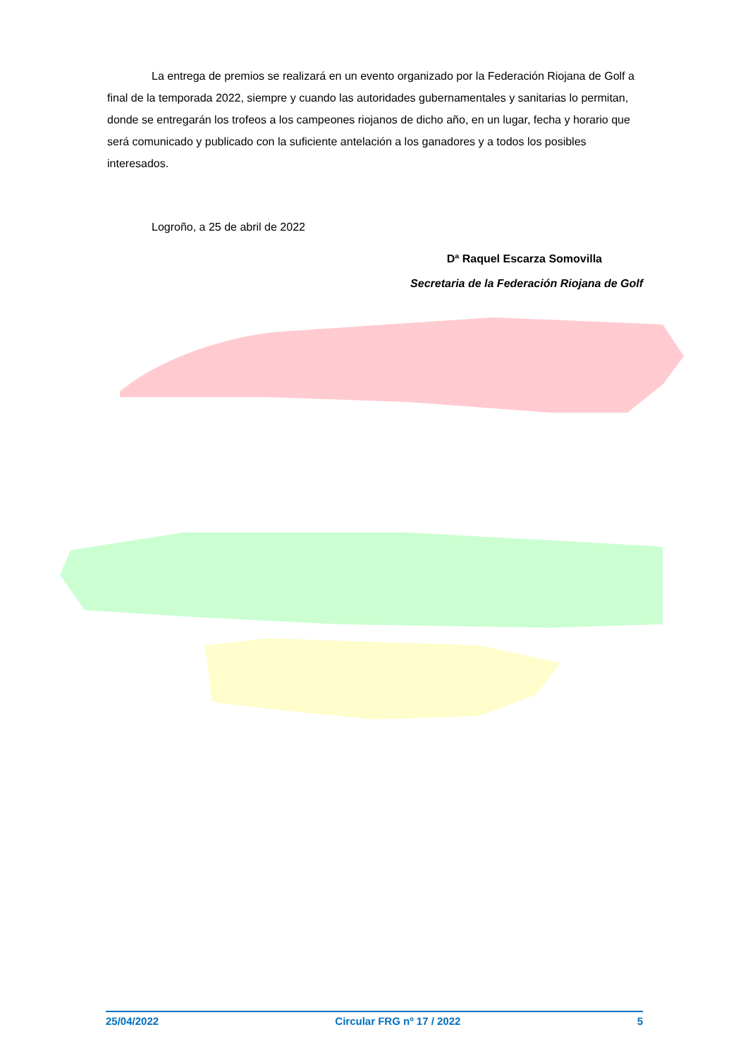La entrega de premios se realizará en un evento organizado por la Federación Riojana de Golf a final de la temporada 2022, siempre y cuando las autoridades gubernamentales y sanitarias lo permitan, donde se entregarán los trofeos a los campeones riojanos de dicho año, en un lugar, fecha y horario que será comunicado y publicado con la suficiente antelación a los ganadores y a todos los posibles interesados.
Logroño, a 25 de abril de 2022
Dª Raquel Escarza Somovilla
Secretaria de la Federación Riojana de Golf
25/04/2022 Circular FRG nº 17 / 2022 5